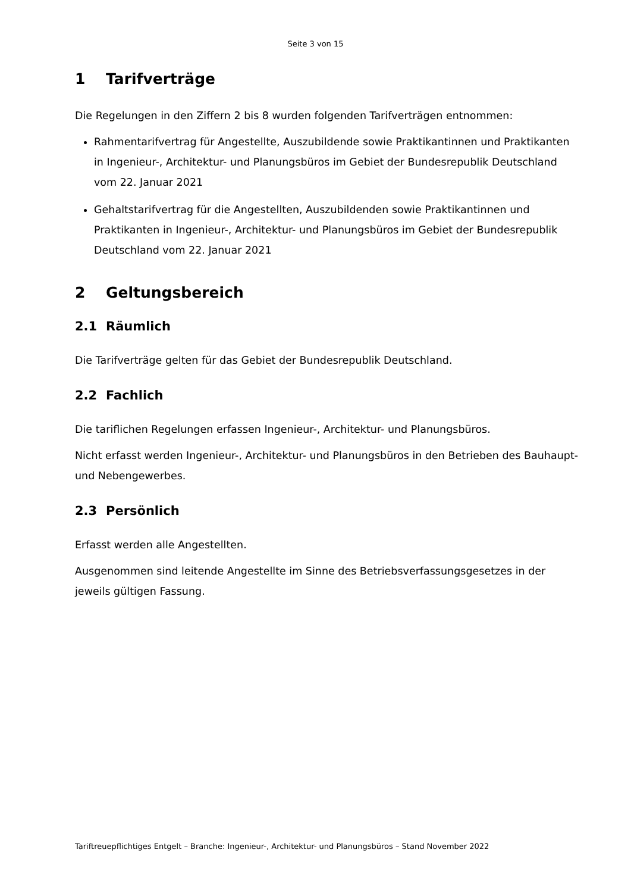Seite 3 von 15
1 Tarifverträge
Die Regelungen in den Ziffern 2 bis 8 wurden folgenden Tarifverträgen entnommen:
Rahmentarifvertrag für Angestellte, Auszubildende sowie Praktikantinnen und Praktikanten in Ingenieur-, Architektur- und Planungsbüros im Gebiet der Bundesrepublik Deutschland vom 22. Januar 2021
Gehaltstarifvertrag für die Angestellten, Auszubildenden sowie Praktikantinnen und Praktikanten in Ingenieur-, Architektur- und Planungsbüros im Gebiet der Bundesrepublik Deutschland vom 22. Januar 2021
2 Geltungsbereich
2.1 Räumlich
Die Tarifverträge gelten für das Gebiet der Bundesrepublik Deutschland.
2.2 Fachlich
Die tariflichen Regelungen erfassen Ingenieur-, Architektur- und Planungsbüros.
Nicht erfasst werden Ingenieur-, Architektur- und Planungsbüros in den Betrieben des Bauhaupt- und Nebengewerbes.
2.3 Persönlich
Erfasst werden alle Angestellten.
Ausgenommen sind leitende Angestellte im Sinne des Betriebsverfassungsgesetzes in der jeweils gültigen Fassung.
Tariftreuepflichtiges Entgelt – Branche: Ingenieur-, Architektur- und Planungsbüros – Stand November 2022